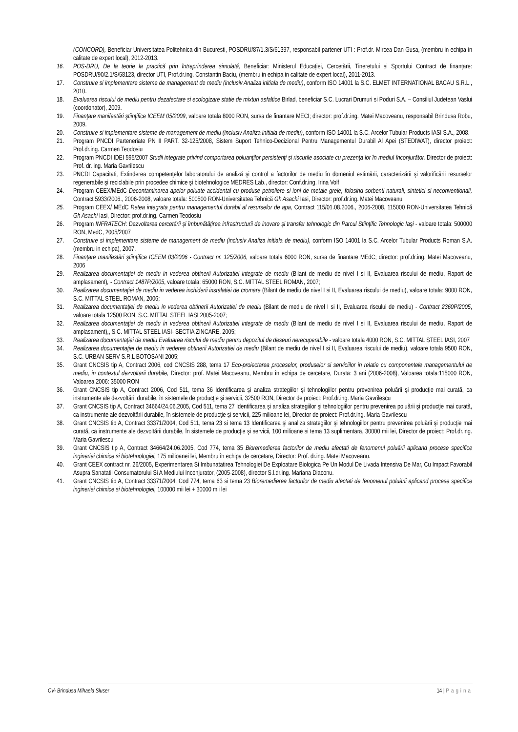(CONCORD), Beneficiar Universitatea Politehnica din Bucuresti, POSDRU/87/1.3/S/61397, responsabil partener UTI : Prof.dr. Mircea Dan Gusa, (membru in echipa in calitate de expert local), 2012-2013.
16. POS-DRU, De la teorie la practică prin întreprinderea simulată, Beneficiar: Ministerul Educației, Cercetării, Tineretului și Sportului Contract de finanțare: POSDRU/90/2.1/S/58123, director UTI, Prof.dr.ing. Constantin Baciu, (membru in echipa in calitate de expert local), 2011-2013.
17. Construire si implementare sisteme de management de mediu (inclusiv Analiza initiala de mediu), conform ISO 14001 la S.C. ELMET INTERNATIONAL BACAU S.R.L., 2010.
18. Evaluarea riscului de mediu pentru dezafectare si ecologizare statie de mixturi asfaltice Birlad, beneficiar S.C. Lucrari Drumuri si Poduri S.A. – Consiliul Judetean Vaslui (coordonator), 2009.
19. Finanţare manifestări ştiinţifice ICEEM 05/2009, valoare totala 8000 RON, sursa de finantare MECI; director: prof.dr.ing. Matei Macoveanu, responsabil Brindusa Robu, 2009.
20. Construire si implementare sisteme de management de mediu (inclusiv Analiza initiala de mediu), conform ISO 14001 la S.C. Arcelor Tubular Products IASI S.A., 2008.
21. Program PNCDI Parteneriate PN II PART. 32-125/2008, Sistem Suport Tehnico-Decizional Pentru Managementul Durabil Al Apei (STEDIWAT), director proiect: Prof.dr.ing. Carmen Teodosiu
22. Program PNCDI IDEI 595/2007 Studii integrate privind comportarea poluanţilor persistenţi şi riscurile asociate cu prezenţa lor în mediul înconjurător, Director de proiect: Prof. dr. ing. Maria Gavrilescu
23. PNCDI Capacitati, Extinderea competenţelor laboratorului de analiză şi control a factorilor de mediu în domeniul estimării, caracterizării şi valorificării resurselor regenerabile şi reciclabile prin procedee chimice şi biotehnologice MEDRES Lab., director: Conf.dr.ing. Irina Volf
24. Program CEEX/MEdC Decontaminarea apelor poluate accidental cu produse petroliere si ioni de metale grele, folosind sorbenti naturali, sintetici si neconventionali, Contract 5933/2006., 2006-2008, valoare totala: 500500 RON-Universitatea Tehnică Gh Asachi Iasi, Director: prof.dr.ing. Matei Macoveanu
25. Program CEEX/ MEdC Retea integrata pentru managementul durabil al resurselor de apa, Contract 115/01.08.2006., 2006-2008, 115000 RON-Universitatea Tehnică Gh Asachi Iasi, Director: prof.dr.ing. Carmen Teodosiu
26. Program INFRATECH: Dezvoltarea cercetării şi îmbunătăţirea infrastructurii de inovare şi transfer tehnologic din Parcul Stiinţific Tehnologic Iaşi - valoare totala: 500000 RON, MedC, 2005/2007
27. Construire si implementare sisteme de management de mediu (inclusiv Analiza initiala de mediu), conform ISO 14001 la S.C. Arcelor Tubular Products Roman S.A. (membru in echipa), 2007.
28. Finanţare manifestări ştiinţifice ICEEM 03/2006 - Contract nr. 125/2006, valoare totala 6000 RON, sursa de finantare MEdC; director: prof.dr.ing. Matei Macoveanu, 2006
29. Realizarea documentaţiei de mediu in vederea obtinerii Autorizatiei integrate de mediu (Bilant de mediu de nivel I si II, Evaluarea riscului de mediu, Raport de amplasament), - Contract 1487P/2005, valoare totala: 65000 RON, S.C. MITTAL STEEL ROMAN, 2007;
30. Realizarea documentaţiei de mediu in vederea inchiderii instalatiei de cromare (Bilant de mediu de nivel I si II, Evaluarea riscului de mediu), valoare totala: 9000 RON, S.C. MITTAL STEEL ROMAN, 2006;
31. Realizarea documentaţiei de mediu in vederea obtinerii Autorizatiei de mediu (Bilant de mediu de nivel I si II, Evaluarea riscului de mediu) - Contract 2360P/2005, valoare totala 12500 RON, S.C. MITTAL STEEL IASI 2005-2007;
32. Realizarea documentaţiei de mediu in vederea obtinerii Autorizatiei integrate de mediu (Bilant de mediu de nivel I si II, Evaluarea riscului de mediu, Raport de amplasament),, S.C. MITTAL STEEL IASI- SECTIA ZINCARE, 2005;
33. Realizarea documentaţiei de mediu Evaluarea riscului de mediu pentru depozitul de deseuri nerecuperabile - valoare totala 4000 RON, S.C. MITTAL STEEL IASI, 2007
34. Realizarea documentaţiei de mediu in vederea obtinerii Autorizatiei de mediu (Bilant de mediu de nivel I si II, Evaluarea riscului de mediu), valoare totala 9500 RON, S.C. URBAN SERV S.R.L BOTOSANI 2005;
35. Grant CNCSIS tip A, Contract 2006, cod CNCSIS 288, tema 17 Eco-proiectarea proceselor, produselor si serviciilor in relatie cu componentele managementului de mediu, in contextul dezvoltarii durabile, Director: prof. Matei Macoveanu, Membru în echipa de cercetare, Durata: 3 ani (2006-2008), Valoarea totala:115000 RON, Valoarea 2006: 35000 RON
36. Grant CNCSIS tip A, Contract 2006, Cod 511, tema 36 Identificarea şi analiza strategiilor şi tehnologiilor pentru prevenirea poluării şi producţie mai curată, ca instrumente ale dezvoltării durabile, în sistemele de producţie şi servicii, 32500 RON, Director de proiect: Prof.dr.ing. Maria Gavrilescu
37. Grant CNCSIS tip A, Contract 34664/24.06.2005, Cod 511, tema 27 Identificarea şi analiza strategiilor şi tehnologiilor pentru prevenirea poluării şi producţie mai curată, ca instrumente ale dezvoltării durabile, în sistemele de producţie şi servicii, 225 milioane lei, Director de proiect: Prof.dr.ing. Maria Gavrilescu
38. Grant CNCSIS tip A, Contract 33371/2004, Cod 511, tema 23 si tema 13 Identificarea şi analiza strategiilor şi tehnologiilor pentru prevenirea poluării şi producţie mai curată, ca instrumente ale dezvoltării durabile, în sistemele de producţie şi servicii, 100 milioane si tema 13 suplimentara, 30000 mii lei, Director de proiect: Prof.dr.ing. Maria Gavrilescu
39. Grant CNCSIS tip A, Contract 34664/24.06.2005, Cod 774, tema 35 Bioremedierea factorilor de mediu afectati de fenomenul poluării aplicand procese specifice ingineriei chimice si biotehnologiei, 175 milioanei lei, Membru în echipa de cercetare, Director: Prof. dr.ing. Matei Macoveanu.
40. Grant CEEX contract nr. 26/2005, Experimentarea Si Imbunatatirea Tehnologiei De Exploatare Biologica Pe Un Modul De Livada Intensiva De Mar, Cu Impact Favorabil Asupra Sanatatii Consumatorului Si A Mediului Inconjurator, (2005-2008), director S.l.dr.ing. Mariana Diaconu.
41. Grant CNCSIS tip A, Contract 33371/2004, Cod 774, tema 63 si tema 23 Bioremedierea factorilor de mediu afectati de fenomenul poluării aplicand procese specifice ingineriei chimice si biotehnologiei, 100000 mii lei + 30000 mii lei
CV- Brindusa Mihaela Sluser 14 | Pagina